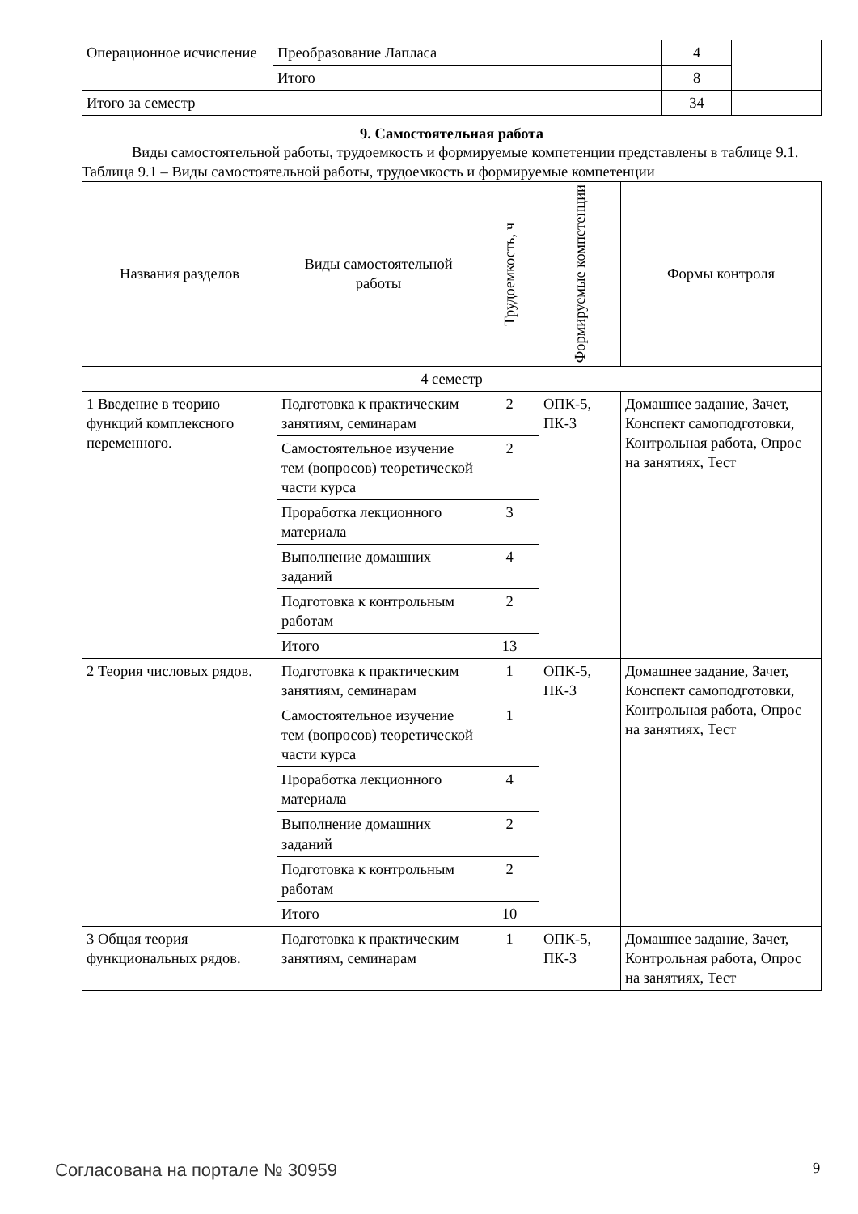| Операционное исчисление | Преобразование Лапласа | 4 | |
| | Итого | 8 | |
| Итого за семестр | | 34 | |
9. Самостоятельная работа
Виды самостоятельной работы, трудоемкость и формируемые компетенции представлены в таблице 9.1.
Таблица 9.1 – Виды самостоятельной работы, трудоемкость и формируемые компетенции
| Названия разделов | Виды самостоятельной работы | Трудоемкость, ч | Формируемые компетенции | Формы контроля |
| --- | --- | --- | --- | --- |
| 4 семестр | | | | |
| 1 Введение в теорию функций комплексного переменного. | Подготовка к практическим занятиям, семинарам | 2 | ОПК-5, ПК-3 | Домашнее задание, Зачет, Конспект самоподготовки, Контрольная работа, Опрос на занятиях, Тест |
| | Самостоятельное изучение тем (вопросов) теоретической части курса | 2 | | |
| | Проработка лекционного материала | 3 | | |
| | Выполнение домашних заданий | 4 | | |
| | Подготовка к контрольным работам | 2 | | |
| | Итого | 13 | | |
| 2 Теория числовых рядов. | Подготовка к практическим занятиям, семинарам | 1 | ОПК-5, ПК-3 | Домашнее задание, Зачет, Конспект самоподготовки, Контрольная работа, Опрос на занятиях, Тест |
| | Самостоятельное изучение тем (вопросов) теоретической части курса | 1 | | |
| | Проработка лекционного материала | 4 | | |
| | Выполнение домашних заданий | 2 | | |
| | Подготовка к контрольным работам | 2 | | |
| | Итого | 10 | | |
| 3 Общая теория функциональных рядов. | Подготовка к практическим занятиям, семинарам | 1 | ОПК-5, ПК-3 | Домашнее задание, Зачет, Контрольная работа, Опрос на занятиях, Тест |
Согласована на портале № 30959 9